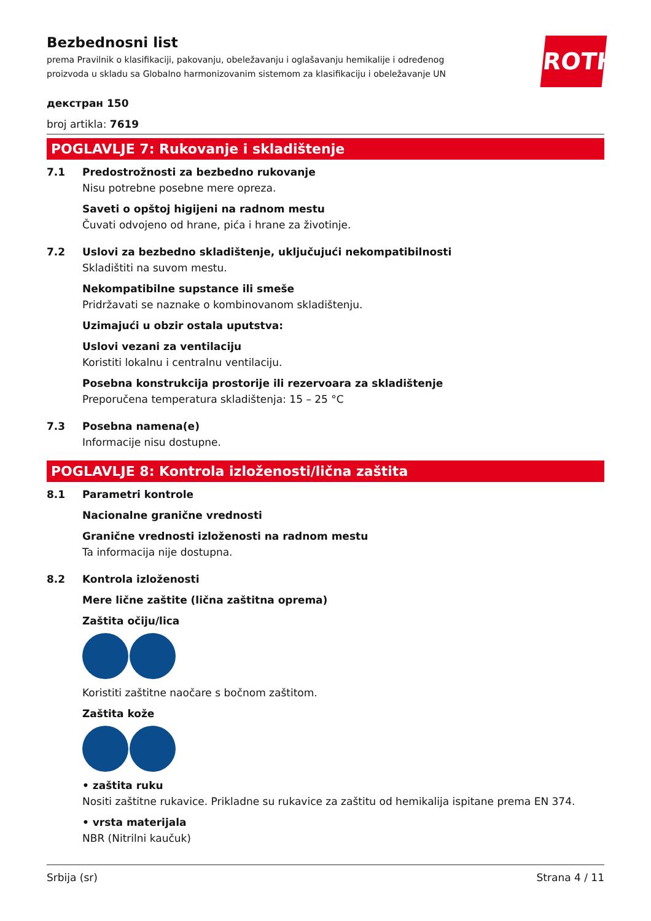ROTH
Bezbednosni list
prema Pravilnik o klasifikaciji, pakovanju, obeležavanju i oglašavanju hemikalije i određenog proizvoda u skladu sa Globalno harmonizovanim sistemom za klasifikaciju i obeležavanje UN
декстран 150
broj artikla: 7619
POGLAVLJE 7: Rukovanje i skladištenje
7.1 Predostrožnosti za bezbedno rukovanje
Nisu potrebne posebne mere opreza.
Saveti o opštoj higijeni na radnom mestu
Čuvati odvojeno od hrane, pića i hrane za životinje.
7.2 Uslovi za bezbedno skladištenje, uključujući nekompatibilnosti
Skladištiti na suvom mestu.
Nekompatibilne supstance ili smeše
Pridržavati se naznake o kombinovanom skladištenju.
Uzimajući u obzir ostala uputstva:
Uslovi vezani za ventilaciju
Koristiti lokalnu i centralnu ventilaciju.
Posebna konstrukcija prostorije ili rezervoara za skladištenje
Preporučena temperatura skladištenja: 15 – 25 °C
7.3 Posebna namena(e)
Informacije nisu dostupne.
POGLAVLJE 8: Kontrola izloženosti/lična zaštita
8.1 Parametri kontrole
Nacionalne granične vrednosti
Granične vrednosti izloženosti na radnom mestu
Ta informacija nije dostupna.
8.2 Kontrola izloženosti
Mere lične zaštite (lična zaštitna oprema)
Zaštita očiju/lica
Koristiti zaštitne naočare s bočnom zaštitom.
Zaštita kože
• zaštita ruku
Nositi zaštitne rukavice. Prikladne su rukavice za zaštitu od hemikalija ispitane prema EN 374.
• vrsta materijala
NBR (Nitrilni kaučuk)
Srbija (sr) Strana 4 / 11